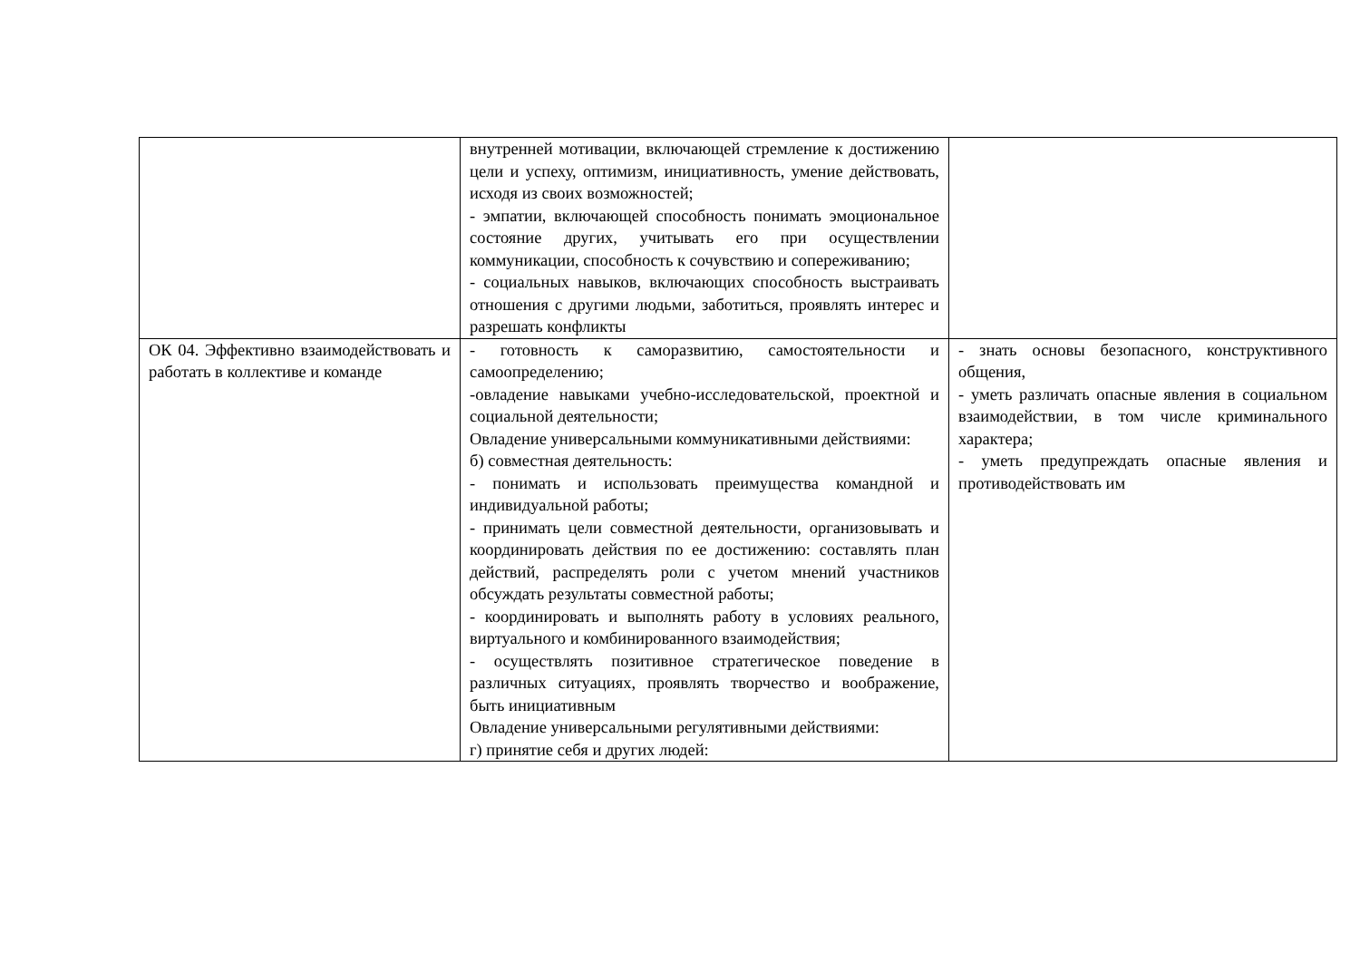| | внутренней мотивации, включающей стремление к достижению цели и успеху, оптимизм, инициативность, умение действовать, исходя из своих возможностей; - эмпатии, включающей способность понимать эмоциональное состояние других, учитывать его при осуществлении коммуникации, способность к сочувствию и сопереживанию; - социальных навыков, включающих способность выстраивать отношения с другими людьми, заботиться, проявлять интерес и разрешать конфликты | |
| ОК 04. Эффективно взаимодействовать и работать в коллективе и команде | - готовность к саморазвитию, самостоятельности и самоопределению; -овладение навыками учебно-исследовательской, проектной и социальной деятельности; Овладение универсальными коммуникативными действиями: б) совместная деятельность: - понимать и использовать преимущества командной и индивидуальной работы; - принимать цели совместной деятельности, организовывать и координировать действия по ее достижению: составлять план действий, распределять роли с учетом мнений участников обсуждать результаты совместной работы; - координировать и выполнять работу в условиях реального, виртуального и комбинированного взаимодействия; - осуществлять позитивное стратегическое поведение в различных ситуациях, проявлять творчество и воображение, быть инициативным Овладение универсальными регулятивными действиями: г) принятие себя и других людей: | - знать основы безопасного, конструктивного общения, - уметь различать опасные явления в социальном взаимодействии, в том числе криминального характера; - уметь предупреждать опасные явления и противодействовать им |